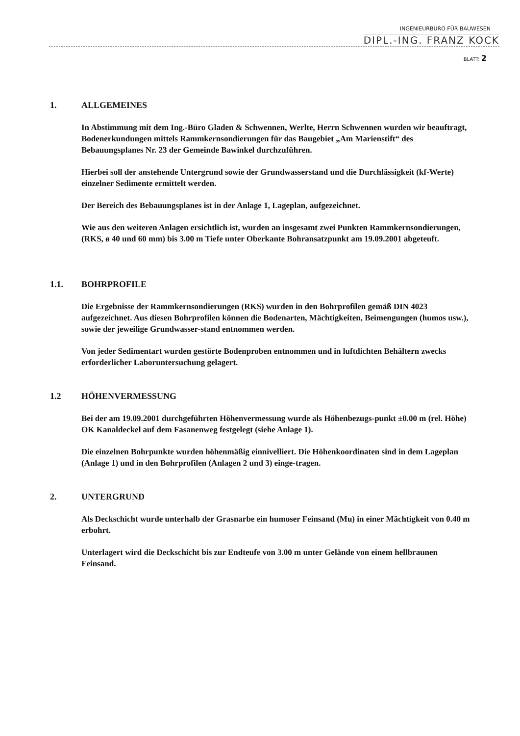INGENIEURBÜRO FÜR BAUWESEN
DIPL.-ING. FRANZ KOCK
BLATT: 2
1. ALLGEMEINES
In Abstimmung mit dem Ing.-Büro Gladen & Schwennen, Werlte, Herrn Schwennen wurden wir beauftragt, Bodenerkundungen mittels Rammkernsondierungen für das Baugebiet „Am Marienstift“ des Bebauungsplanes Nr. 23 der Gemeinde Bawinkel durchzuführen.
Hierbei soll der anstehende Untergrund sowie der Grundwasserstand und die Durchlässigkeit (kf-Werte) einzelner Sedimente ermittelt werden.
Der Bereich des Bebauungsplanes ist in der Anlage 1, Lageplan, aufgezeichnet.
Wie aus den weiteren Anlagen ersichtlich ist, wurden an insgesamt zwei Punkten Rammkernsondierungen, (RKS, ø 40 und 60 mm) bis 3.00 m Tiefe unter Oberkante Bohransatzpunkt am 19.09.2001 abgeteuft.
1.1. BOHRPROFILE
Die Ergebnisse der Rammkernsondierungen (RKS) wurden in den Bohrprofilen gemäß DIN 4023 aufgezeichnet. Aus diesen Bohrprofilen können die Bodenarten, Mächtigkeiten, Beimengungen (humos usw.), sowie der jeweilige Grundwasser-stand entnommen werden.
Von jeder Sedimentart wurden gestörte Bodenproben entnommen und in luftdichten Behältern zwecks erforderlicher Laboruntersuchung gelagert.
1.2 HÖHENVERMESSUNG
Bei der am 19.09.2001 durchgeführten Höhenvermessung wurde als Höhenbezugs-punkt ±0.00 m (rel. Höhe) OK Kanaldeckel auf dem Fasanenweg festgelegt (siehe Anlage 1).
Die einzelnen Bohrpunkte wurden höhenmäßig einnivelliert. Die Höhenkoordinaten sind in dem Lageplan (Anlage 1) und in den Bohrprofilen (Anlagen 2 und 3) einge-tragen.
2. UNTERGRUND
Als Deckschicht wurde unterhalb der Grasnarbe ein humoser Feinsand (Mu) in einer Mächtigkeit von 0.40 m erbohrt.
Unterlagert wird die Deckschicht bis zur Endteufe von 3.00 m unter Gelände von einem hellbraunen Feinsand.